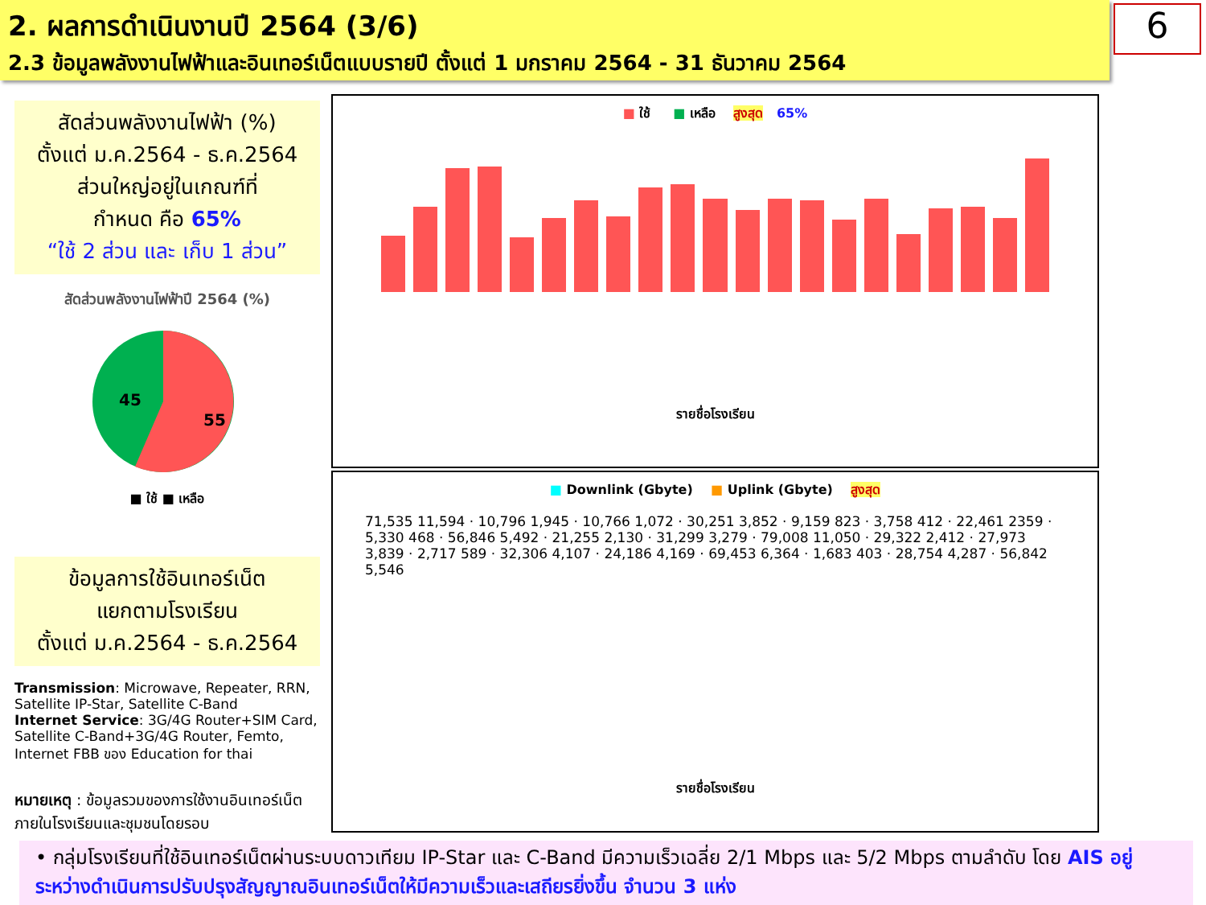2. ผลการดำเนินงานปี 2564 (3/6)
2.3 ข้อมูลพลังงานไฟฟ้าและอินเทอร์เน็ตแบบรายปี ตั้งแต่ 1 มกราคม 2564 - 31 ธันวาคม 2564
6
สัดส่วนพลังงานไฟฟ้า (%)
ตั้งแต่ ม.ค.2564 - ธ.ค.2564
ส่วนใหญ่อยู่ในเกณฑ์ที่
กำหนด คือ 65%
“ใช้ 2 ส่วน และ เก็บ 1 ส่วน”
สัดส่วนพลังงานไฟฟ้าปี 2564 (%)
45
55
■ ใช้ ■ เหลือ
ข้อมูลการใช้อินเทอร์เน็ต
แยกตามโรงเรียน
ตั้งแต่ ม.ค.2564 - ธ.ค.2564
Transmission: Microwave, Repeater, RRN, Satellite IP-Star, Satellite C-Band
Internet Service: 3G/4G Router+SIM Card, Satellite C-Band+3G/4G Router, Femto, Internet FBB ของ Education for thai
หมายเหตุ : ข้อมูลรวมของการใช้งานอินเทอร์เน็ตภายในโรงเรียนและชุมชนโดยรอบ
■ ใช้ ■ เหลือ สูงสุด 65%
รายชื่อโรงเรียน
■ Downlink (Gbyte) ■ Uplink (Gbyte) สูงสุด
71,535 11,594 · 10,796 1,945 · 10,766 1,072 · 30,251 3,852 · 9,159 823 · 3,758 412 · 22,461 2359 · 5,330 468 · 56,846 5,492 · 21,255 2,130 · 31,299 3,279 · 79,008 11,050 · 29,322 2,412 · 27,973 3,839 · 2,717 589 · 32,306 4,107 · 24,186 4,169 · 69,453 6,364 · 1,683 403 · 28,754 4,287 · 56,842 5,546
รายชื่อโรงเรียน
• กลุ่มโรงเรียนที่ใช้อินเทอร์เน็ตผ่านระบบดาวเทียม IP-Star และ C-Band มีความเร็วเฉลี่ย 2/1 Mbps และ 5/2 Mbps ตามลำดับ โดย AIS อยู่ระหว่างดำเนินการปรับปรุงสัญญาณอินเทอร์เน็ตให้มีความเร็วและเสถียรยิ่งขึ้น จำนวน 3 แห่ง